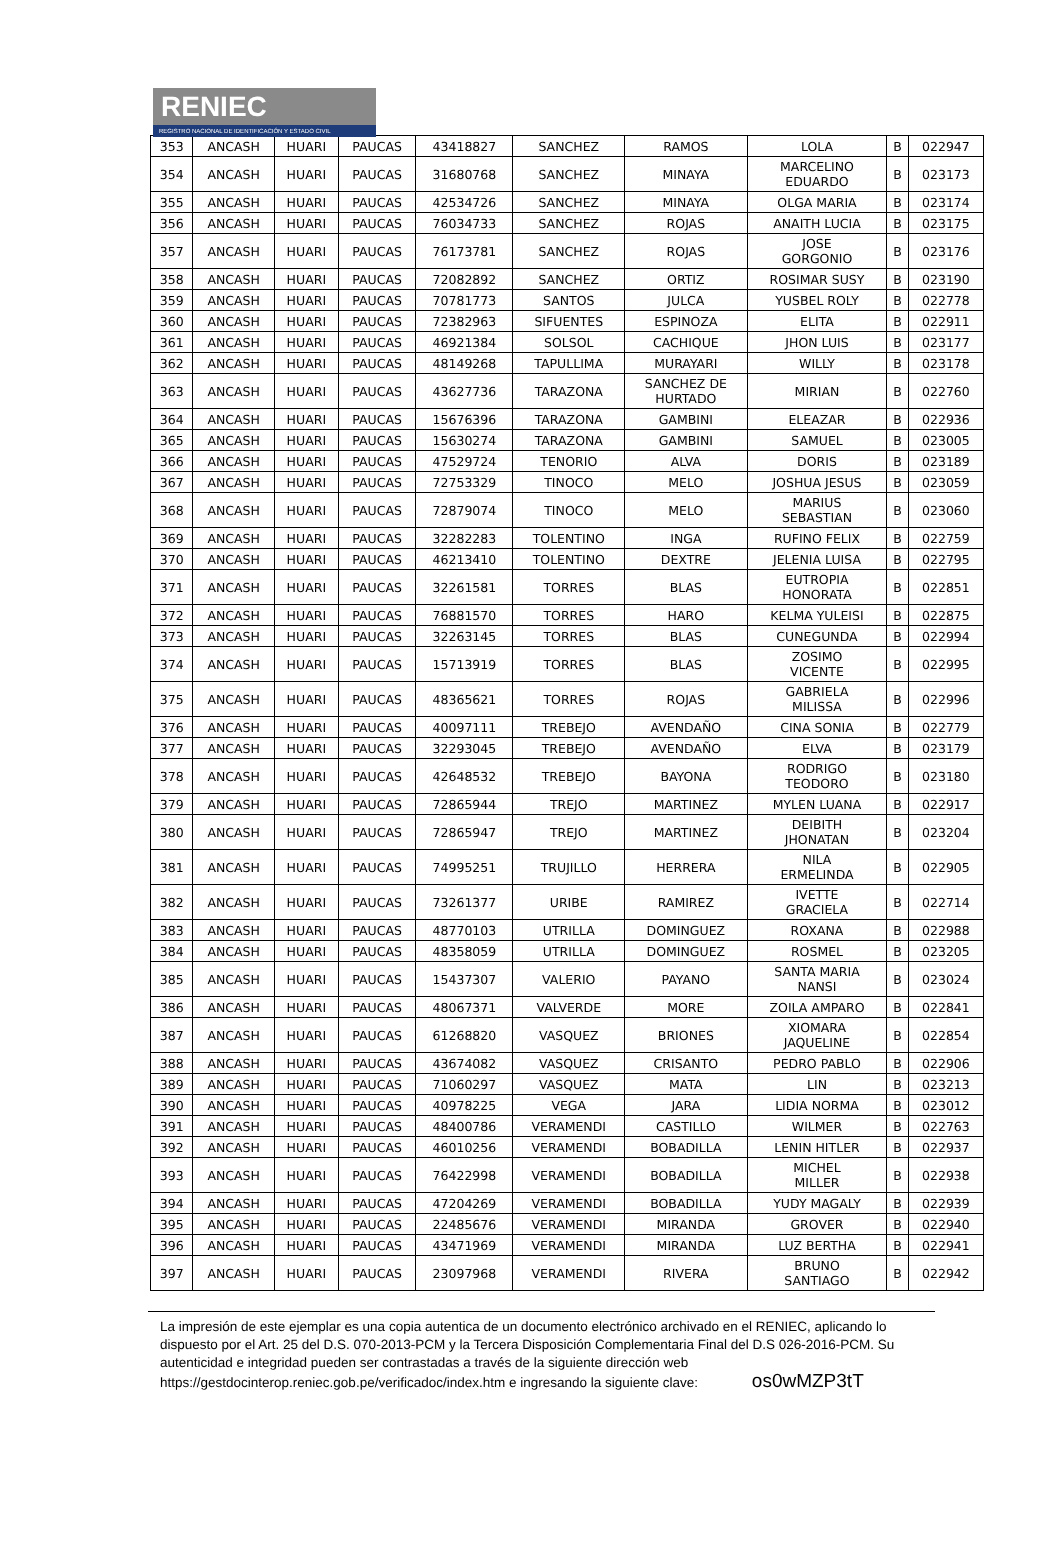RENIEC
REGISTRO NACIONAL DE IDENTIFICACIÓN Y ESTADO CIVIL
| 353 | ANCASH | HUARI | PAUCAS | 43418827 | SANCHEZ | RAMOS | LOLA | B | 022947 |
| 354 | ANCASH | HUARI | PAUCAS | 31680768 | SANCHEZ | MINAYA | MARCELINO EDUARDO | B | 023173 |
| 355 | ANCASH | HUARI | PAUCAS | 42534726 | SANCHEZ | MINAYA | OLGA MARIA | B | 023174 |
| 356 | ANCASH | HUARI | PAUCAS | 76034733 | SANCHEZ | ROJAS | ANAITH LUCIA | B | 023175 |
| 357 | ANCASH | HUARI | PAUCAS | 76173781 | SANCHEZ | ROJAS | JOSE GORGONIO | B | 023176 |
| 358 | ANCASH | HUARI | PAUCAS | 72082892 | SANCHEZ | ORTIZ | ROSIMAR SUSY | B | 023190 |
| 359 | ANCASH | HUARI | PAUCAS | 70781773 | SANTOS | JULCA | YUSBEL ROLY | B | 022778 |
| 360 | ANCASH | HUARI | PAUCAS | 72382963 | SIFUENTES | ESPINOZA | ELITA | B | 022911 |
| 361 | ANCASH | HUARI | PAUCAS | 46921384 | SOLSOL | CACHIQUE | JHON LUIS | B | 023177 |
| 362 | ANCASH | HUARI | PAUCAS | 48149268 | TAPULLIMA | MURAYARI | WILLY | B | 023178 |
| 363 | ANCASH | HUARI | PAUCAS | 43627736 | TARAZONA | SANCHEZ DE HURTADO | MIRIAN | B | 022760 |
| 364 | ANCASH | HUARI | PAUCAS | 15676396 | TARAZONA | GAMBINI | ELEAZAR | B | 022936 |
| 365 | ANCASH | HUARI | PAUCAS | 15630274 | TARAZONA | GAMBINI | SAMUEL | B | 023005 |
| 366 | ANCASH | HUARI | PAUCAS | 47529724 | TENORIO | ALVA | DORIS | B | 023189 |
| 367 | ANCASH | HUARI | PAUCAS | 72753329 | TINOCO | MELO | JOSHUA JESUS | B | 023059 |
| 368 | ANCASH | HUARI | PAUCAS | 72879074 | TINOCO | MELO | MARIUS SEBASTIAN | B | 023060 |
| 369 | ANCASH | HUARI | PAUCAS | 32282283 | TOLENTINO | INGA | RUFINO FELIX | B | 022759 |
| 370 | ANCASH | HUARI | PAUCAS | 46213410 | TOLENTINO | DEXTRE | JELENIA LUISA | B | 022795 |
| 371 | ANCASH | HUARI | PAUCAS | 32261581 | TORRES | BLAS | EUTROPIA HONORATA | B | 022851 |
| 372 | ANCASH | HUARI | PAUCAS | 76881570 | TORRES | HARO | KELMA YULEISI | B | 022875 |
| 373 | ANCASH | HUARI | PAUCAS | 32263145 | TORRES | BLAS | CUNEGUNDA | B | 022994 |
| 374 | ANCASH | HUARI | PAUCAS | 15713919 | TORRES | BLAS | ZOSIMO VICENTE | B | 022995 |
| 375 | ANCASH | HUARI | PAUCAS | 48365621 | TORRES | ROJAS | GABRIELA MILISSA | B | 022996 |
| 376 | ANCASH | HUARI | PAUCAS | 40097111 | TREBEJO | AVENDAÑO | CINA SONIA | B | 022779 |
| 377 | ANCASH | HUARI | PAUCAS | 32293045 | TREBEJO | AVENDAÑO | ELVA | B | 023179 |
| 378 | ANCASH | HUARI | PAUCAS | 42648532 | TREBEJO | BAYONA | RODRIGO TEODORO | B | 023180 |
| 379 | ANCASH | HUARI | PAUCAS | 72865944 | TREJO | MARTINEZ | MYLEN LUANA | B | 022917 |
| 380 | ANCASH | HUARI | PAUCAS | 72865947 | TREJO | MARTINEZ | DEIBITH JHONATAN | B | 023204 |
| 381 | ANCASH | HUARI | PAUCAS | 74995251 | TRUJILLO | HERRERA | NILA ERMELINDA | B | 022905 |
| 382 | ANCASH | HUARI | PAUCAS | 73261377 | URIBE | RAMIREZ | IVETTE GRACIELA | B | 022714 |
| 383 | ANCASH | HUARI | PAUCAS | 48770103 | UTRILLA | DOMINGUEZ | ROXANA | B | 022988 |
| 384 | ANCASH | HUARI | PAUCAS | 48358059 | UTRILLA | DOMINGUEZ | ROSMEL | B | 023205 |
| 385 | ANCASH | HUARI | PAUCAS | 15437307 | VALERIO | PAYANO | SANTA MARIA NANSI | B | 023024 |
| 386 | ANCASH | HUARI | PAUCAS | 48067371 | VALVERDE | MORE | ZOILA AMPARO | B | 022841 |
| 387 | ANCASH | HUARI | PAUCAS | 61268820 | VASQUEZ | BRIONES | XIOMARA JAQUELINE | B | 022854 |
| 388 | ANCASH | HUARI | PAUCAS | 43674082 | VASQUEZ | CRISANTO | PEDRO PABLO | B | 022906 |
| 389 | ANCASH | HUARI | PAUCAS | 71060297 | VASQUEZ | MATA | LIN | B | 023213 |
| 390 | ANCASH | HUARI | PAUCAS | 40978225 | VEGA | JARA | LIDIA NORMA | B | 023012 |
| 391 | ANCASH | HUARI | PAUCAS | 48400786 | VERAMENDI | CASTILLO | WILMER | B | 022763 |
| 392 | ANCASH | HUARI | PAUCAS | 46010256 | VERAMENDI | BOBADILLA | LENIN HITLER | B | 022937 |
| 393 | ANCASH | HUARI | PAUCAS | 76422998 | VERAMENDI | BOBADILLA | MICHEL MILLER | B | 022938 |
| 394 | ANCASH | HUARI | PAUCAS | 47204269 | VERAMENDI | BOBADILLA | YUDY MAGALY | B | 022939 |
| 395 | ANCASH | HUARI | PAUCAS | 22485676 | VERAMENDI | MIRANDA | GROVER | B | 022940 |
| 396 | ANCASH | HUARI | PAUCAS | 43471969 | VERAMENDI | MIRANDA | LUZ BERTHA | B | 022941 |
| 397 | ANCASH | HUARI | PAUCAS | 23097968 | VERAMENDI | RIVERA | BRUNO SANTIAGO | B | 022942 |
La impresión de este ejemplar es una copia autentica de un documento electrónico archivado en el RENIEC, aplicando lo dispuesto por el Art. 25 del D.S. 070-2013-PCM y la Tercera Disposición Complementaria Final del D.S 026-2016-PCM. Su autenticidad e integridad pueden ser contrastadas a través de la siguiente dirección web https://gestdocinterop.reniec.gob.pe/verificadoc/index.htm e ingresando la siguiente clave: os0wMZP3tT